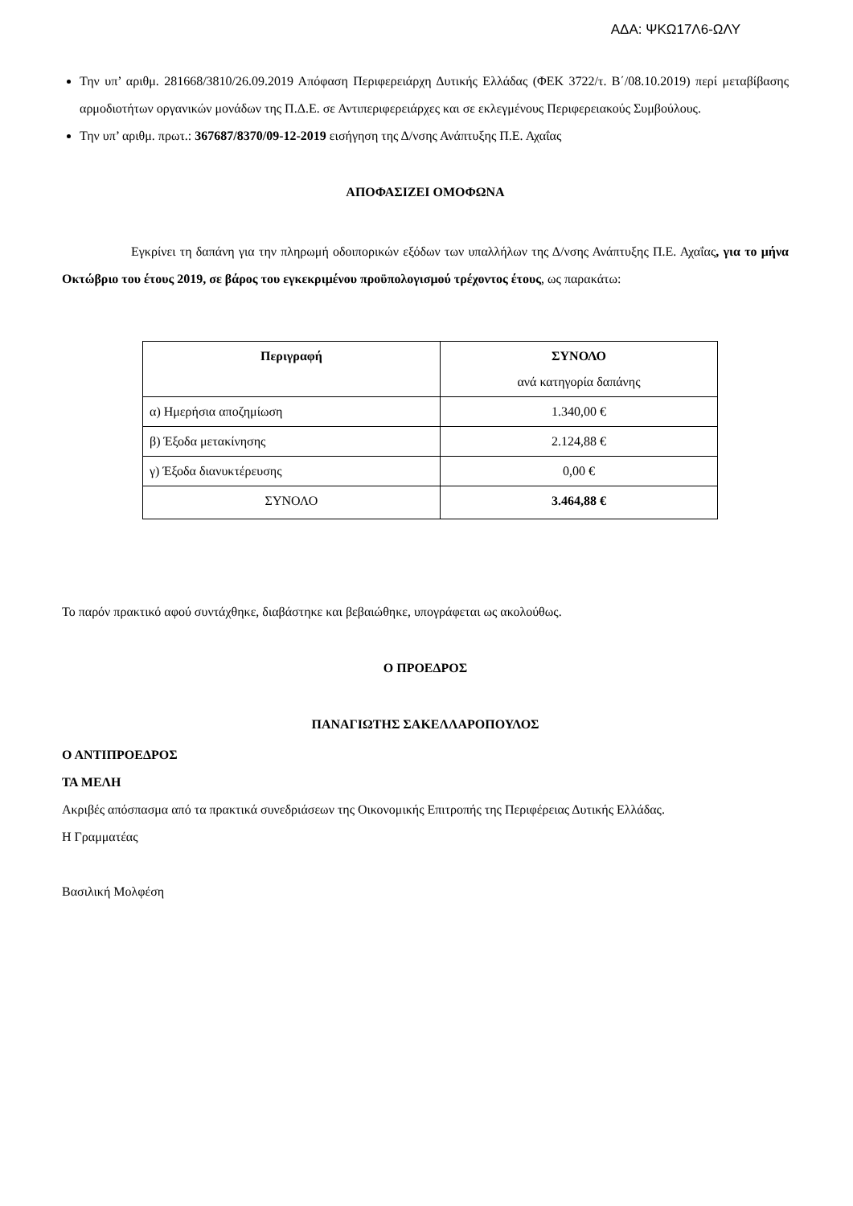ΑΔΑ: ΨΚΩ17Λ6-ΩΛΥ
Την υπ’ αριθμ. 281668/3810/26.09.2019 Απόφαση Περιφερειάρχη Δυτικής Ελλάδας (ΦΕΚ 3722/τ. Β΄/08.10.2019) περί μεταβίβασης αρμοδιοτήτων οργανικών μονάδων της Π.Δ.Ε. σε Αντιπεριφερειάρχες και σε εκλεγμένους Περιφερειακούς Συμβούλους.
Την υπ’ αριθμ. πρωτ.: 367687/8370/09-12-2019 εισήγηση της Δ/νσης Ανάπτυξης Π.Ε. Αχαΐας
ΑΠΟΦΑΣΙΖΕΙ ΟΜΟΦΩΝΑ
Εγκρίνει τη δαπάνη για την πληρωμή οδοιπορικών εξόδων των υπαλλήλων της Δ/νσης Ανάπτυξης Π.Ε. Αχαΐας, για το μήνα Οκτώβριο του έτους 2019, σε βάρος του εγκεκριμένου προϋπολογισμού τρέχοντος έτους, ως παρακάτω:
| Περιγραφή | ΣΥΝΟΛΟ ανά κατηγορία δαπάνης |
| --- | --- |
| α) Ημερήσια αποζημίωση | 1.340,00 € |
| β) Έξοδα μετακίνησης | 2.124,88 € |
| γ) Έξοδα διανυκτέρευσης | 0,00 € |
| ΣΥΝΟΛΟ | 3.464,88 € |
Το παρόν πρακτικό αφού συντάχθηκε, διαβάστηκε και βεβαιώθηκε, υπογράφεται ως ακολούθως.
Ο ΠΡΟΕΔΡΟΣ
ΠΑΝΑΓΙΩΤΗΣ ΣΑΚΕΛΛΑΡΟΠΟΥΛΟΣ
Ο ΑΝΤΙΠΡΟΕΔΡΟΣ
ΤΑ ΜΕΛΗ
Ακριβές απόσπασμα από τα πρακτικά συνεδριάσεων της Οικονομικής Επιτροπής της Περιφέρειας Δυτικής Ελλάδας.
Η Γραμματέας
Βασιλική Μολφέση